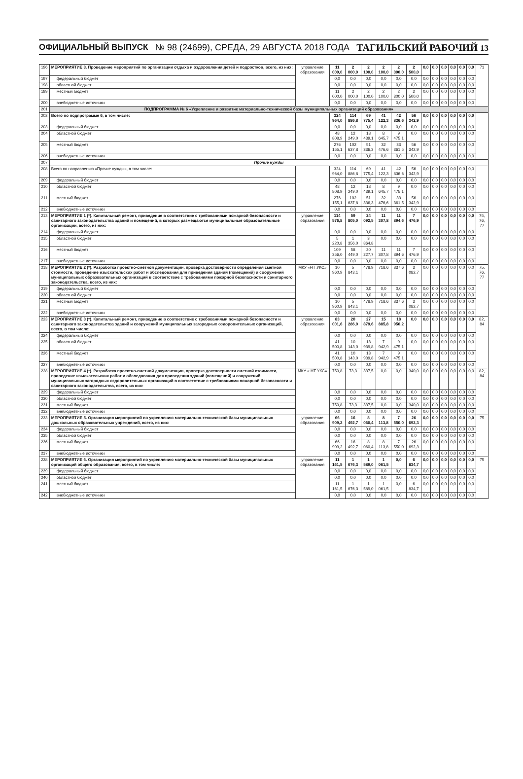ОФИЦИАЛЬНЫЙ ВЫПУСК № 98 (24699), СРЕДА, 29 АВГУСТА 2018 ГОДА ТАГИЛЬСКИЙ РАБОЧИЙ 13
| 196 | МЕРОПРИЯТИЕ 3. Проведение мероприятий по организации отдыха и оздоровления детей и подростков, всего, из них: | управление образования | 11 000,0 | 2 000,0 | 2 100,0 | 2 100,0 | 2 300,0 | 2 500,0 | 0,0 | 0,0 | 0,0 | 0,0 | 0,0 | 0,0 | 71 |
| 197 | федеральный бюджет | | 0,0 | 0,0 | 0,0 | 0,0 | 0,0 | 0,0 | 0,0 | 0,0 | 0,0 | 0,0 | 0,0 | 0,0 | |
| 198 | областной бюджет | | 0,0 | 0,0 | 0,0 | 0,0 | 0,0 | 0,0 | 0,0 | 0,0 | 0,0 | 0,0 | 0,0 | 0,0 | |
| 199 | местный бюджет | | 11 000,0 | 2 000,0 | 2 100,0 | 2 100,0 | 2 300,0 | 2 500,0 | 0,0 | 0,0 | 0,0 | 0,0 | 0,0 | 0,0 | |
| 200 | внебюджетные источники | | 0,0 | 0,0 | 0,0 | 0,0 | 0,0 | 0,0 | 0,0 | 0,0 | 0,0 | 0,0 | 0,0 | 0,0 | |
| 201 | ПОДПРОГРАММА № 6 «Укрепление и развитие материально-технической базы муниципальных организаций образования» | | | | | | | | | | | | | | |
| 202 | Всего по подпрограмме 6, в том числе: | | 324 964,0 | 114 886,8 | 69 775,4 | 41 122,3 | 42 836,6 | 56 342,9 | 0,0 | 0,0 | 0,0 | 0,0 | 0,0 | 0,0 | |
| 203 | федеральный бюджет | | 0,0 | 0,0 | 0,0 | 0,0 | 0,0 | 0,0 | 0,0 | 0,0 | 0,0 | 0,0 | 0,0 | 0,0 | |
| 204 | областной бюджет | | 48 808,9 | 12 249,0 | 18 439,1 | 8 645,7 | 9 475,1 | 0,0 | 0,0 | 0,0 | 0,0 | 0,0 | 0,0 | 0,0 | |
| 205 | местный бюджет | | 276 155,1 | 102 637,8 | 51 336,3 | 32 476,6 | 33 361,5 | 56 342,9 | 0,0 | 0,0 | 0,0 | 0,0 | 0,0 | 0,0 | |
| 206 | внебюджетные источники | | 0,0 | 0,0 | 0,0 | 0,0 | 0,0 | 0,0 | 0,0 | 0,0 | 0,0 | 0,0 | 0,0 | 0,0 | |
| 207 | Прочие нужды | | | | | | | | | | | | | | |
| 208 | Всего по направлению «Прочие нужды», в том числе: | | 324 964,0 | 114 886,8 | 69 775,4 | 41 122,3 | 42 836,6 | 56 342,9 | 0,0 | 0,0 | 0,0 | 0,0 | 0,0 | 0,0 | |
| 209 | федеральный бюджет | | 0,0 | 0,0 | 0,0 | 0,0 | 0,0 | 0,0 | 0,0 | 0,0 | 0,0 | 0,0 | 0,0 | 0,0 | |
| 210 | областной бюджет | | 48 808,9 | 12 249,0 | 18 439,1 | 8 645,7 | 9 475,1 | 0,0 | 0,0 | 0,0 | 0,0 | 0,0 | 0,0 | 0,0 | |
| 211 | местный бюджет | | 276 155,1 | 102 637,8 | 51 336,3 | 32 476,6 | 33 361,5 | 56 342,9 | 0,0 | 0,0 | 0,0 | 0,0 | 0,0 | 0,0 | |
| 212 | внебюджетные источники | | 0,0 | 0,0 | 0,0 | 0,0 | 0,0 | 0,0 | 0,0 | 0,0 | 0,0 | 0,0 | 0,0 | 0,0 | |
| 213 | МЕРОПРИЯТИЕ 1 (*). Капитальный ремонт, приведение в соответствие с требованиями пожарной безопасности и санитарного законодательства зданий и помещений, в которых размещаются муниципальные образовательные организации, всего, из них: | управление образования | 114 576,8 | 59 805,0 | 24 092,5 | 11 307,8 | 11 894,6 | 7 476,9 | 0,0 | 0,0 | 0,0 | 0,0 | 0,0 | 0,0 | 75, 76, 77 |
| 214 | федеральный бюджет | | 0,0 | 0,0 | 0,0 | 0,0 | 0,0 | 0,0 | 0,0 | 0,0 | 0,0 | 0,0 | 0,0 | 0,0 | |
| 215 | областной бюджет | | 5 220,8 | 1 356,0 | 3 864,8 | 0,0 | 0,0 | 0,0 | 0,0 | 0,0 | 0,0 | 0,0 | 0,0 | 0,0 | |
| 216 | местный бюджет | | 109 356,0 | 58 449,0 | 20 227,7 | 11 307,8 | 11 894,6 | 7 476,9 | 0,0 | 0,0 | 0,0 | 0,0 | 0,0 | 0,0 | |
| 217 | внебюджетные источники | | 0,0 | 0,0 | 0,0 | 0,0 | 0,0 | 0,0 | 0,0 | 0,0 | 0,0 | 0,0 | 0,0 | 0,0 | |
| 218 | МЕРОПРИЯТИЕ 2 (*). Разработка проектно-сметной документации, проверка достоверности определения сметной стоимости, проведение изыскательских работ и обследования для приведения зданий (помещений) и сооружений муниципальных образовательных организаций в соответствие с требованиями пожарной безопасности и санитарного законодательства, всего, из них: | МКУ «НТ УКС» | 10 960,9 | 5 843,1 | 478,9 | 718,6 | 837,6 | 3 082,7 | 0,0 | 0,0 | 0,0 | 0,0 | 0,0 | 0,0 | 75, 76, 77 |
| 219 | федеральный бюджет | | 0,0 | 0,0 | 0,0 | 0,0 | 0,0 | 0,0 | 0,0 | 0,0 | 0,0 | 0,0 | 0,0 | 0,0 | |
| 220 | областной бюджет | | 0,0 | 0,0 | 0,0 | 0,0 | 0,0 | 0,0 | 0,0 | 0,0 | 0,0 | 0,0 | 0,0 | 0,0 | |
| 221 | местный бюджет | | 10 960,9 | 5 843,1 | 478,9 | 718,6 | 837,6 | 3 082,7 | 0,0 | 0,0 | 0,0 | 0,0 | 0,0 | 0,0 | |
| 222 | внебюджетные источники | | 0,0 | 0,0 | 0,0 | 0,0 | 0,0 | 0,0 | 0,0 | 0,0 | 0,0 | 0,0 | 0,0 | 0,0 | |
| 223 | МЕРОПРИЯТИЕ 3 (*). Капитальный ремонт, приведение в соответствие с требованиями пожарной безопасности и санитарного законодательства зданий и сооружений муниципальных загородных оздоровительных организаций, всего, в том числе: | управление образования | 83 001,6 | 20 286,0 | 27 879,6 | 15 885,8 | 18 950,2 | 0,0 | 0,0 | 0,0 | 0,0 | 0,0 | 0,0 | 0,0 | 82, 84 |
| 224 | федеральный бюджет | | 0,0 | 0,0 | 0,0 | 0,0 | 0,0 | 0,0 | 0,0 | 0,0 | 0,0 | 0,0 | 0,0 | 0,0 | |
| 225 | областной бюджет | | 41 500,8 | 10 143,0 | 13 939,8 | 7 942,9 | 9 475,1 | 0,0 | 0,0 | 0,0 | 0,0 | 0,0 | 0,0 | 0,0 | |
| 226 | местный бюджет | | 41 500,8 | 10 143,0 | 13 939,8 | 7 942,9 | 9 475,1 | 0,0 | 0,0 | 0,0 | 0,0 | 0,0 | 0,0 | 0,0 | |
| 227 | внебюджетные источники | | 0,0 | 0,0 | 0,0 | 0,0 | 0,0 | 0,0 | 0,0 | 0,0 | 0,0 | 0,0 | 0,0 | 0,0 | |
| 228 | МЕРОПРИЯТИЕ 4 (*). Разработка проектно-сметной документации, проверка достоверности сметной стоимости, проведение изыскательских работ и обследования для приведения зданий (помещений) и сооружений муниципальных загородных оздоровительных организаций в соответствие с требованиями пожарной безопасности и санитарного законодательства, всего, из них: | МКУ « НТ УКС» | 750,8 | 73,3 | 337,5 | 0,0 | 0,0 | 340,0 | 0,0 | 0,0 | 0,0 | 0,0 | 0,0 | 0,0 | 82, 84 |
| 229 | федеральный бюджет | | 0,0 | 0,0 | 0,0 | 0,0 | 0,0 | 0,0 | 0,0 | 0,0 | 0,0 | 0,0 | 0,0 | 0,0 | |
| 230 | областной бюджет | | 0,0 | 0,0 | 0,0 | 0,0 | 0,0 | 0,0 | 0,0 | 0,0 | 0,0 | 0,0 | 0,0 | 0,0 | |
| 231 | местный бюджет | | 750,8 | 73,3 | 337,5 | 0,0 | 0,0 | 340,0 | 0,0 | 0,0 | 0,0 | 0,0 | 0,0 | 0,0 | |
| 232 | внебюджетные источники | | 0,0 | 0,0 | 0,0 | 0,0 | 0,0 | 0,0 | 0,0 | 0,0 | 0,0 | 0,0 | 0,0 | 0,0 | |
| 233 | МЕРОПРИЯТИЕ 5. Организация мероприятий по укреплению материально-технической базы муниципальных дошкольных образовательных учреждений, всего, из них: | управление образования | 66 909,2 | 16 492,7 | 8 060,4 | 8 113,8 | 7 550,0 | 26 692,3 | 0,0 | 0,0 | 0,0 | 0,0 | 0,0 | 0,0 | 75 |
| 234 | федеральный бюджет | | 0,0 | 0,0 | 0,0 | 0,0 | 0,0 | 0,0 | 0,0 | 0,0 | 0,0 | 0,0 | 0,0 | 0,0 | |
| 235 | областной бюджет | | 0,0 | 0,0 | 0,0 | 0,0 | 0,0 | 0,0 | 0,0 | 0,0 | 0,0 | 0,0 | 0,0 | 0,0 | |
| 236 | местный бюджет | | 66 909,2 | 16 492,7 | 8 060,4 | 8 113,8 | 7 550,0 | 26 692,3 | 0,0 | 0,0 | 0,0 | 0,0 | 0,0 | 0,0 | |
| 237 | внебюджетные источники | | 0,0 | 0,0 | 0,0 | 0,0 | 0,0 | 0,0 | 0,0 | 0,0 | 0,0 | 0,0 | 0,0 | 0,0 | |
| 238 | МЕРОПРИЯТИЕ 6. Организация мероприятий по укреплению материально-технической базы муниципальных организаций общего образования, всего, в том числе: | управление образования | 11 161,5 | 1 676,3 | 1 589,0 | 1 061,5 | 0,0 | 6 834,7 | 0,0 | 0,0 | 0,0 | 0,0 | 0,0 | 0,0 | 75 |
| 239 | федеральный бюджет | | 0,0 | 0,0 | 0,0 | 0,0 | 0,0 | 0,0 | 0,0 | 0,0 | 0,0 | 0,0 | 0,0 | 0,0 | |
| 240 | областной бюджет | | 0,0 | 0,0 | 0,0 | 0,0 | 0,0 | 0,0 | 0,0 | 0,0 | 0,0 | 0,0 | 0,0 | 0,0 | |
| 241 | местный бюджет | | 11 161,5 | 1 676,3 | 1 589,0 | 1 061,5 | 0,0 | 6 834,7 | 0,0 | 0,0 | 0,0 | 0,0 | 0,0 | 0,0 | |
| 242 | внебюджетные источники | | 0,0 | 0,0 | 0,0 | 0,0 | 0,0 | 0,0 | 0,0 | 0,0 | 0,0 | 0,0 | 0,0 | 0,0 | |